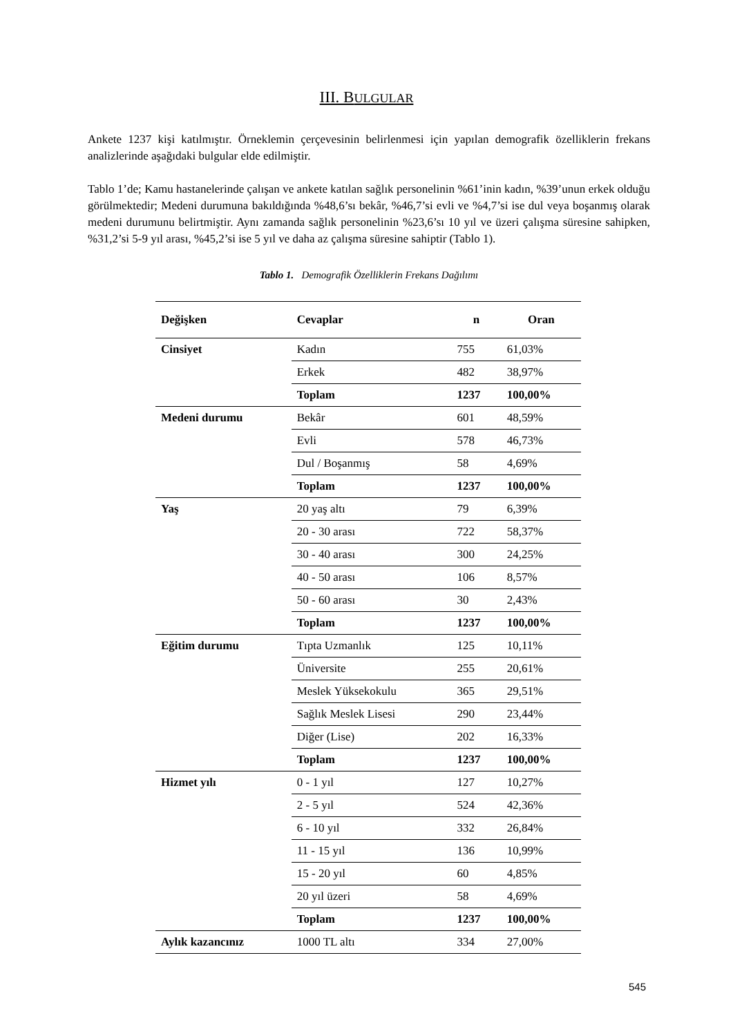III. BULGULAR
Ankete 1237 kişi katılmıştır. Örneklemin çerçevesinin belirlenmesi için yapılan demografik özelliklerin frekans analizlerinde aşağıdaki bulgular elde edilmiştir.
Tablo 1’de; Kamu hastanelerinde çalışan ve ankete katılan sağlık personelinin %61’inin kadın, %39’unun erkek olduğu görülmektedir; Medeni durumuna bakıldığında %48,6’sı bekâr, %46,7’si evli ve %4,7’si ise dul veya boşanmış olarak medeni durumunu belirtmiştir. Aynı zamanda sağlık personelinin %23,6’sı 10 yıl ve üzeri çalışma süresine sahipken, %31,2’si 5-9 yıl arası, %45,2’si ise 5 yıl ve daha az çalışma süresine sahiptir (Tablo 1).
Tablo 1. Demografik Özelliklerin Frekans Dağılımı
| Değişken | Cevaplar | n | Oran |
| --- | --- | --- | --- |
| Cinsiyet | Kadın | 755 | 61,03% |
| | Erkek | 482 | 38,97% |
| | Toplam | 1237 | 100,00% |
| Medeni durumu | Bekâr | 601 | 48,59% |
| | Evli | 578 | 46,73% |
| | Dul / Boşanmış | 58 | 4,69% |
| | Toplam | 1237 | 100,00% |
| Yaş | 20 yaş altı | 79 | 6,39% |
| | 20 - 30 arası | 722 | 58,37% |
| | 30 - 40 arası | 300 | 24,25% |
| | 40 - 50 arası | 106 | 8,57% |
| | 50 - 60 arası | 30 | 2,43% |
| | Toplam | 1237 | 100,00% |
| Eğitim durumu | Tıpta Uzmanlık | 125 | 10,11% |
| | Üniversite | 255 | 20,61% |
| | Meslek Yüksekokulu | 365 | 29,51% |
| | Sağlık Meslek Lisesi | 290 | 23,44% |
| | Diğer (Lise) | 202 | 16,33% |
| | Toplam | 1237 | 100,00% |
| Hizmet yılı | 0 - 1 yıl | 127 | 10,27% |
| | 2 - 5 yıl | 524 | 42,36% |
| | 6 - 10 yıl | 332 | 26,84% |
| | 11 - 15 yıl | 136 | 10,99% |
| | 15 - 20 yıl | 60 | 4,85% |
| | 20 yıl üzeri | 58 | 4,69% |
| | Toplam | 1237 | 100,00% |
| Aylık kazancınız | 1000 TL altı | 334 | 27,00% |
545